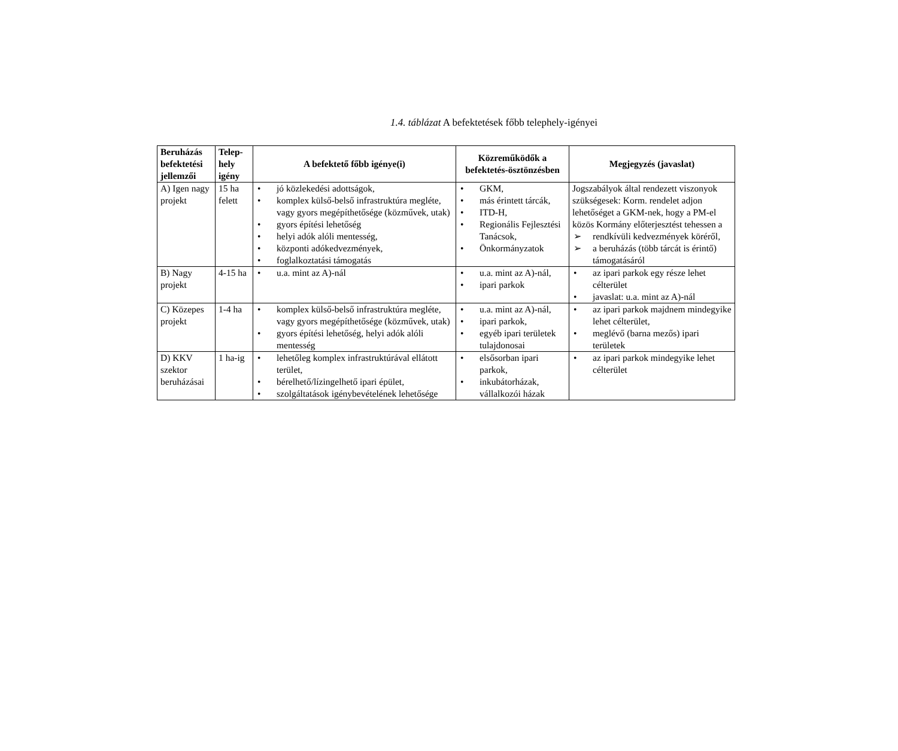1.4. táblázat A befektetések főbb telephely-igényei
| Beruházás befektetési jellemzői | Telep-hely igény | A befektető főbb igénye(i) | Közreműködők a befektetés-ösztönzésben | Megjegyzés (javaslat) |
| --- | --- | --- | --- | --- |
| A) Igen nagy projekt | 15 ha felett | • jó közlekedési adottságok, • komplex külső-belső infrastruktúra megléte, vagy gyors megépíthetősége (közművek, utak) • gyors építési lehetőség • helyi adók alóli mentesség, • központi adókedvezmények, • foglalkoztatási támogatás | • GKM, • más érintett tárcák, • ITD-H, • Regionális Fejlesztési Tanácsok, • Önkormányzatok | Jogszabályok által rendezett viszonyok szükségesek: Korm. rendelet adjon lehetőséget a GKM-nek, hogy a PM-el közös Kormány előterjesztést tehessen a ➢ rendkívüli kedvezmények köréről, ➢ a beruházás (több tárcát is érintő) támogatásáról |
| B) Nagy projekt | 4-15 ha | • u.a. mint az A)-nál | • u.a. mint az A)-nál, • ipari parkok | • az ipari parkok egy része lehet célterület • javaslat: u.a. mint az A)-nál |
| C) Közepes projekt | 1-4 ha | • komplex külső-belső infrastruktúra megléte, vagy gyors megépíthetősége (közművek, utak) • gyors építési lehetőség, helyi adók alóli mentesség | • u.a. mint az A)-nál, • ipari parkok, • egyéb ipari területek tulajdonosai | • az ipari parkok majdnem mindegyike lehet célterület, • meglévő (barna mezős) ipari területek |
| D) KKV szektor beruházásai | 1 ha-ig | • lehetőleg komplex infrastruktúrával ellátott terület, • bérelhető/lízingelhető ipari épület, • szolgáltatások igénybevételének lehetősége | • elsősorban ipari parkok, • inkubátorházak, vállalkozói házak | • az ipari parkok mindegyike lehet célterület |